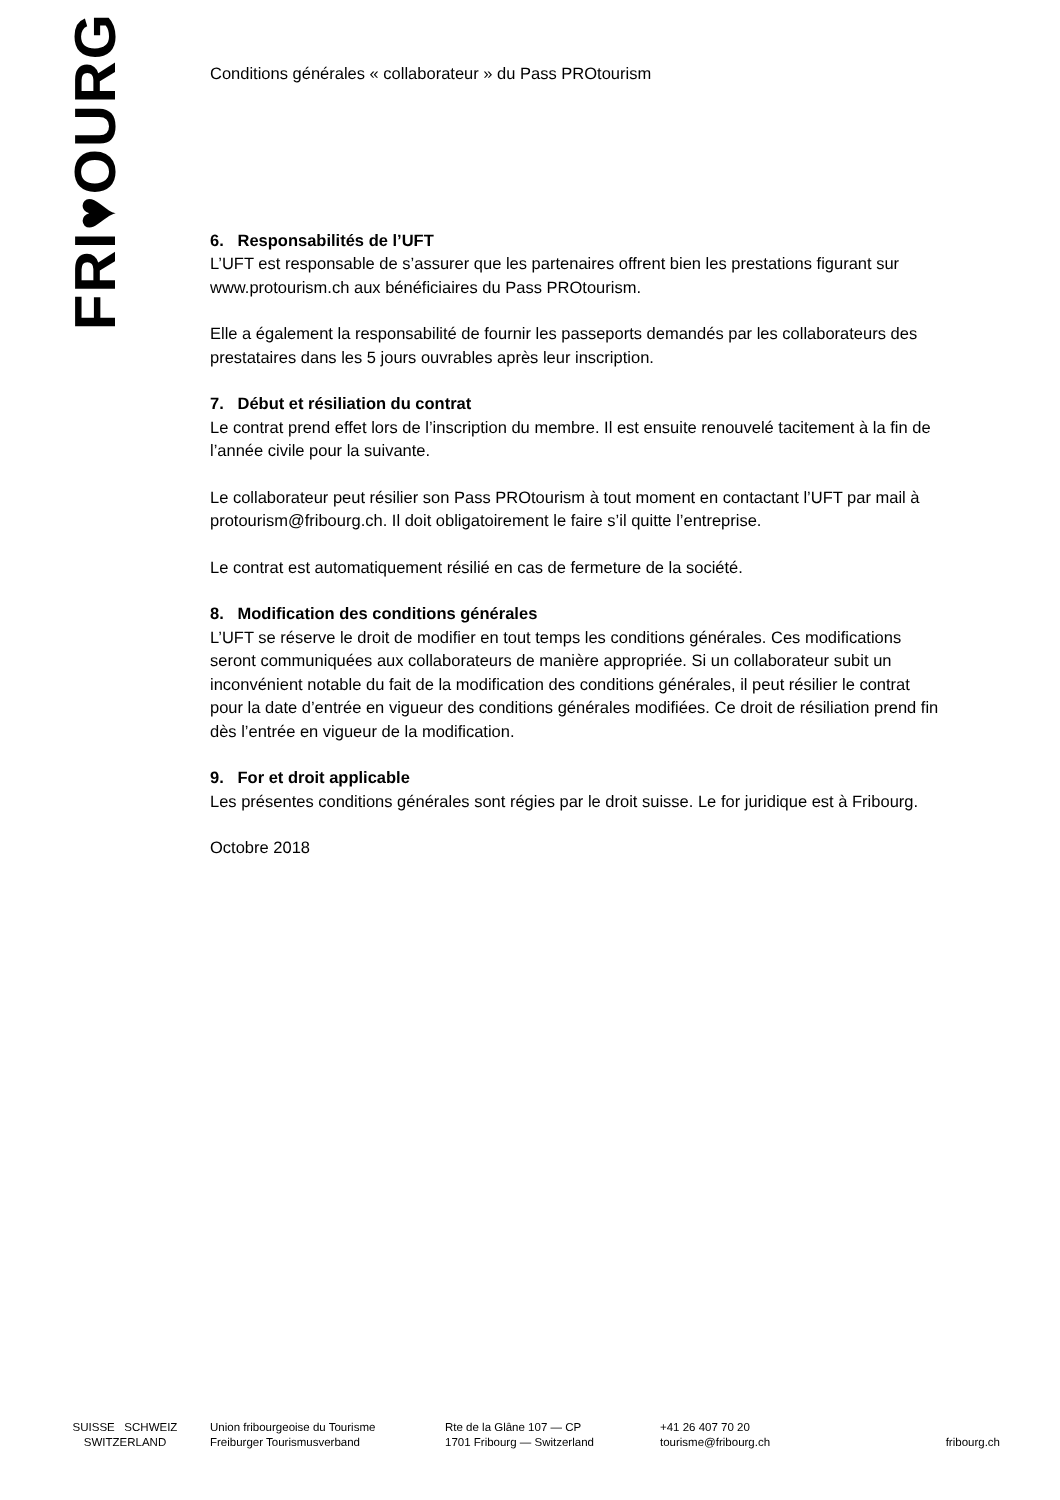FRI♥OURG
Conditions générales « collaborateur » du Pass PROtourism
6. Responsabilités de l’UFT
L’UFT est responsable de s’assurer que les partenaires offrent bien les prestations figurant sur www.protourism.ch aux bénéficiaires du Pass PROtourism.
Elle a également la responsabilité de fournir les passeports demandés par les collaborateurs des prestataires dans les 5 jours ouvrables après leur inscription.
7. Début et résiliation du contrat
Le contrat prend effet lors de l’inscription du membre. Il est ensuite renouvelé tacitement à la fin de l’année civile pour la suivante.
Le collaborateur peut résilier son Pass PROtourism à tout moment en contactant l’UFT par mail à protourism@fribourg.ch. Il doit obligatoirement le faire s’il quitte l’entreprise.
Le contrat est automatiquement résilié en cas de fermeture de la société.
8. Modification des conditions générales
L’UFT se réserve le droit de modifier en tout temps les conditions générales. Ces modifications seront communiquées aux collaborateurs de manière appropriée. Si un collaborateur subit un inconvénient notable du fait de la modification des conditions générales, il peut résilier le contrat pour la date d’entrée en vigueur des conditions générales modifiées. Ce droit de résiliation prend fin dès l’entrée en vigueur de la modification.
9. For et droit applicable
Les présentes conditions générales sont régies par le droit suisse. Le for juridique est à Fribourg.
Octobre 2018
SUISSE SCHWEIZ
SWITZERLAND
Union fribourgeoise du Tourisme
Freiburger Tourismusverband
Rte de la Glâne 107 — CP
1701 Fribourg — Switzerland
+41 26 407 70 20
tourisme@fribourg.ch
fribourg.ch